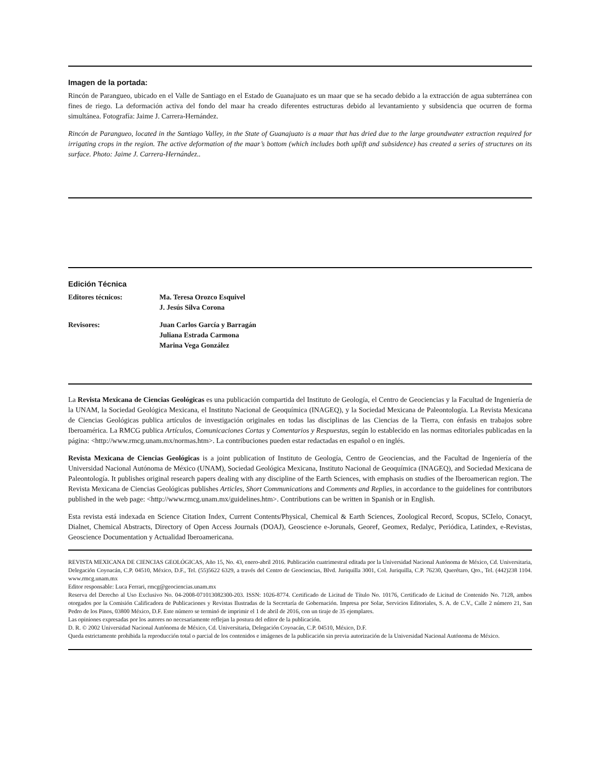Imagen de la portada:
Rincón de Parangueo, ubicado en el Valle de Santiago en el Estado de Guanajuato es un maar que se ha secado debido a la extracción de agua subterránea con fines de riego. La deformación activa del fondo del maar ha creado diferentes estructuras debido al levantamiento y subsidencia que ocurren de forma simultánea. Fotografía: Jaime J. Carrera-Hernández.
Rincón de Parangueo, located in the Santiago Valley, in the State of Guanajuato is a maar that has dried due to the large groundwater extraction required for irrigating crops in the region. The active deformation of the maar’s bottom (which includes both uplift and subsidence) has created a series of structures on its surface. Photo: Jaime J. Carrera-Hernández..
Edición Técnica
| Editores técnicos: | Ma. Teresa Orozco Esquivel J. Jesús Silva Corona |
| Revisores: | Juan Carlos García y Barragán Juliana Estrada Carmona Marina Vega González |
La Revista Mexicana de Ciencias Geológicas es una publicación compartida del Instituto de Geología, el Centro de Geociencias y la Facultad de Ingeniería de la UNAM, la Sociedad Geológica Mexicana, el Instituto Nacional de Geoquímica (INAGEQ), y la Sociedad Mexicana de Paleontología. La Revista Mexicana de Ciencias Geológicas publica artículos de investigación originales en todas las disciplinas de las Ciencias de la Tierra, con énfasis en trabajos sobre Iberoamérica. La RMCG publica Artículos, Comunicaciones Cortas y Comentarios y Respuestas, según lo establecido en las normas editoriales publicadas en la página: <http://www.rmcg.unam.mx/normas.htm>. La contribuciones pueden estar redactadas en español o en inglés.
Revista Mexicana de Ciencias Geológicas is a joint publication of Instituto de Geología, Centro de Geociencias, and the Facultad de Ingeniería of the Universidad Nacional Autónoma de México (UNAM), Sociedad Geológica Mexicana, Instituto Nacional de Geoquímica (INAGEQ), and Sociedad Mexicana de Paleontología. It publishes original research papers dealing with any discipline of the Earth Sciences, with emphasis on studies of the Iberoamerican region. The Revista Mexicana de Ciencias Geológicas publishes Articles, Short Communications and Comments and Replies, in accordance to the guidelines for contributors published in the web page: <http://www.rmcg.unam.mx/guidelines.htm>. Contributions can be written in Spanish or in English.
Esta revista está indexada en Science Citation Index, Current Contents/Physical, Chemical & Earth Sciences, Zoological Record, Scopus, SCIelo, Conacyt, Dialnet, Chemical Abstracts, Directory of Open Access Journals (DOAJ), Geoscience e-Jorunals, Georef, Geomex, Redalyc, Periódica, Latindex, e-Revistas, Geoscience Documentation y Actualidad Iberoamericana.
REVISTA MEXICANA DE CIENCIAS GEOLÓGICAS, Año 15, No. 43, enero-abril 2016. Publicación cuatrimestral editada por la Universidad Nacional Autónoma de México, Cd. Universitaria, Delegación Coyoacán, C.P. 04510, México, D.F., Tel. (55)5622 6329, a través del Centro de Geociencias, Blvd. Juriquilla 3001, Col. Juriquilla, C.P. 76230, Querétaro, Qro., Tel. (442)238 1104. www.rmcg.unam.mx
Editor responsable: Luca Ferrari, rmcg@geociencias.unam.mx
Reserva del Derecho al Uso Exclusivo No. 04-2008-071013082300-203. ISSN: 1026-8774. Certificado de Licitud de Título No. 10176, Certificado de Licitud de Contenido No. 7128, ambos otorgados por la Comisión Calificadora de Publicaciones y Revistas Ilustradas de la Secretaría de Gobernación. Impresa por Solar, Servicios Editoriales, S. A. de C.V., Calle 2 número 21, San Pedro de los Pinos, 03800 México, D.F. Este número se terminó de imprimir el 1 de abril de 2016, con un tiraje de 35 ejemplares.
Las opiniones expresadas por los autores no necesariamente reflejan la postura del editor de la publicación.
D. R. © 2002 Universidad Nacional Autónoma de México, Cd. Universitaria, Delegación Coyoacán, C.P. 04510, México, D.F.
Queda estrictamente prohibida la reproducción total o parcial de los contenidos e imágenes de la publicación sin previa autorización de la Universidad Nacional Autónoma de México.